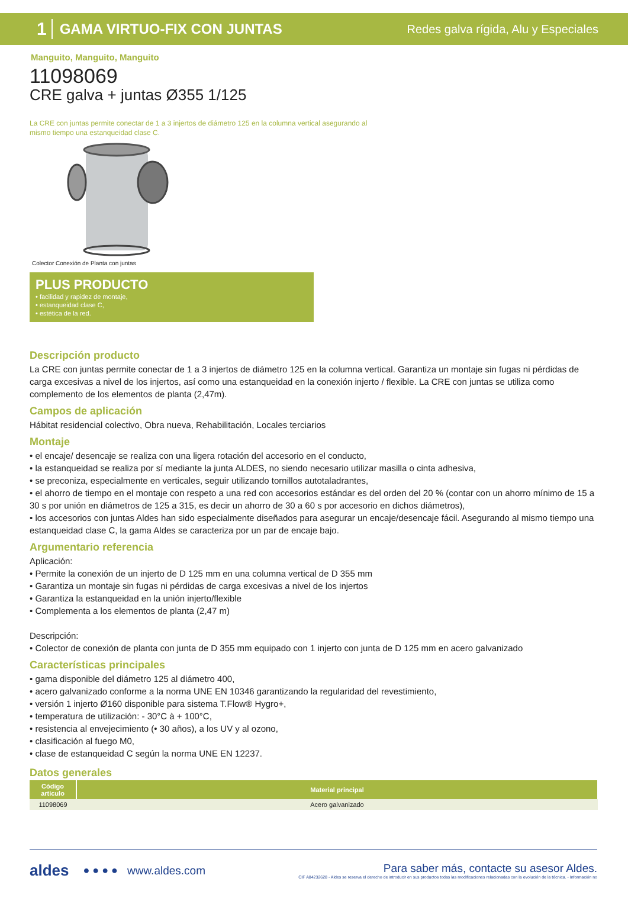1 GAMA VIRTUO-FIX CON JUNTAS Redes galva rígida, Alu y Especiales
Manguito, Manguito, Manguito
11098069
CRE galva + juntas Ø355 1/125
La CRE con juntas permite conectar de 1 a 3 injertos de diámetro 125 en la columna vertical asegurando al mismo tiempo una estanqueidad clase C.
Colector Conexión de Planta con juntas
PLUS PRODUCTO
• facilidad y rapidez de montaje,
• estanqueidad clase C,
• estética de la red.
Descripción producto
La CRE con juntas permite conectar de 1 a 3 injertos de diámetro 125 en la columna vertical. Garantiza un montaje sin fugas ni pérdidas de carga excesivas a nivel de los injertos, así como una estanqueidad en la conexión injerto / flexible. La CRE con juntas se utiliza como complemento de los elementos de planta (2,47m).
Campos de aplicación
Hábitat residencial colectivo, Obra nueva, Rehabilitación, Locales terciarios
Montaje
• el encaje/ desencaje se realiza con una ligera rotación del accesorio en el conducto,
• la estanqueidad se realiza por sí mediante la junta ALDES, no siendo necesario utilizar masilla o cinta adhesiva,
• se preconiza, especialmente en verticales, seguir utilizando tornillos autotaladrantes,
• el ahorro de tiempo en el montaje con respeto a una red con accesorios estándar es del orden del 20 % (contar con un ahorro mínimo de 15 a 30 s por unión en diámetros de 125 a 315, es decir un ahorro de 30 a 60 s por accesorio en dichos diámetros),
• los accesorios con juntas Aldes han sido especialmente diseñados para asegurar un encaje/desencaje fácil. Asegurando al mismo tiempo una estanqueidad clase C, la gama Aldes se caracteriza por un par de encaje bajo.
Argumentario referencia
Aplicación:
• Permite la conexión de un injerto de D 125 mm en una columna vertical de D 355 mm
• Garantiza un montaje sin fugas ni pérdidas de carga excesivas a nivel de los injertos
• Garantiza la estanqueidad en la unión injerto/flexible
• Complementa a los elementos de planta (2,47 m)
Descripción:
• Colector de conexión de planta con junta de D 355 mm equipado con 1 injerto con junta de D 125 mm en acero galvanizado
Características principales
• gama disponible del diámetro 125 al diámetro 400,
• acero galvanizado conforme a la norma UNE EN 10346 garantizando la regularidad del revestimiento,
• versión 1 injerto Ø160 disponible para sistema T.Flow® Hygro+,
• temperatura de utilización: - 30°C à + 100°C,
• resistencia al envejecimiento (• 30 años), a los UV y al ozono,
• clasificación al fuego M0,
• clase de estanqueidad C según la norma UNE EN 12237.
Datos generales
| Código articulo | Material principal |
| --- | --- |
| 11098069 | Acero galvanizado |
aldes ● ● ● ● www.aldes.com
Para saber más, contacte su asesor Aldes.
CIF A84232628 - Aldes se reserva el derecho de introducir en sus productos todas las modificaciones relacionadas con la evolución de la técnica. - Información no